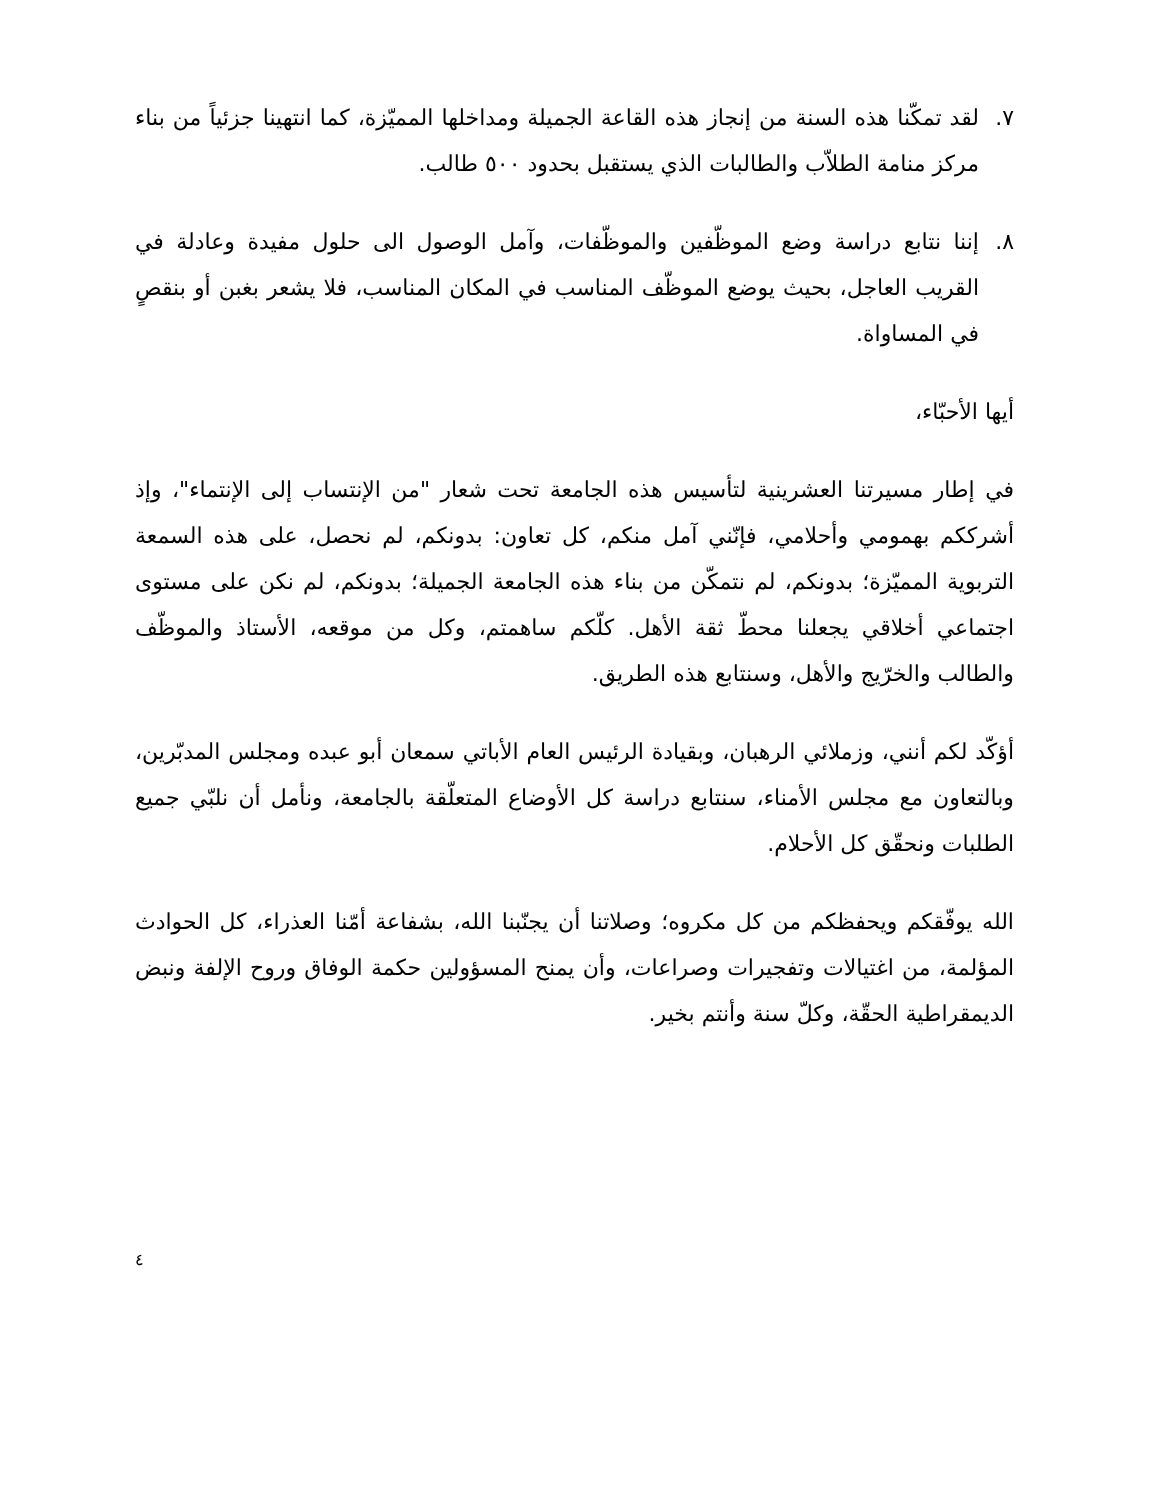٧. لقد تمكّنا هذه السنة من إنجاز هذه القاعة الجميلة ومداخلها المميّزة، كما انتهينا جزئياً من بناء مركز منامة الطلاّب والطالبات الذي يستقبل بحدود ٥٠٠ طالب.
٨. إننا نتابع دراسة وضع الموظّفين والموظّفات، وآمل الوصول الى حلول مفيدة وعادلة في القريب العاجل، بحيث يوضع الموظّف المناسب في المكان المناسب، فلا يشعر بغبن أو بنقصٍ في المساواة.
أيها الأحبّاء،
في إطار مسيرتنا العشرينية لتأسيس هذه الجامعة تحت شعار "من الإنتساب إلى الإنتماء"، وإذ أشرككم بهمومي وأحلامي، فإنّني آمل منكم، كل تعاون: بدونكم، لم نحصل، على هذه السمعة التربوية المميّزة؛ بدونكم، لم نتمكّن من بناء هذه الجامعة الجميلة؛ بدونكم، لم نكن على مستوى اجتماعي أخلاقي يجعلنا محطّ ثقة الأهل. كلّكم ساهمتم، وكل من موقعه، الأستاذ والموظّف والطالب والخرّيج والأهل، وسنتابع هذه الطريق.
أؤكّد لكم أنني، وزملائي الرهبان، وبقيادة الرئيس العام الأباتي سمعان أبو عبده ومجلس المدبّرين، وبالتعاون مع مجلس الأمناء، سنتابع دراسة كل الأوضاع المتعلّقة بالجامعة، ونأمل أن نلبّي جميع الطلبات ونحقّق كل الأحلام.
الله يوفّقكم ويحفظكم من كل مكروه؛ وصلاتنا أن يجنّبنا الله، بشفاعة أمّنا العذراء، كل الحوادث المؤلمة، من اغتيالات وتفجيرات وصراعات، وأن يمنح المسؤولين حكمة الوفاق وروح الإلفة ونبض الديمقراطية الحقّة، وكلّ سنة وأنتم بخير.
٤